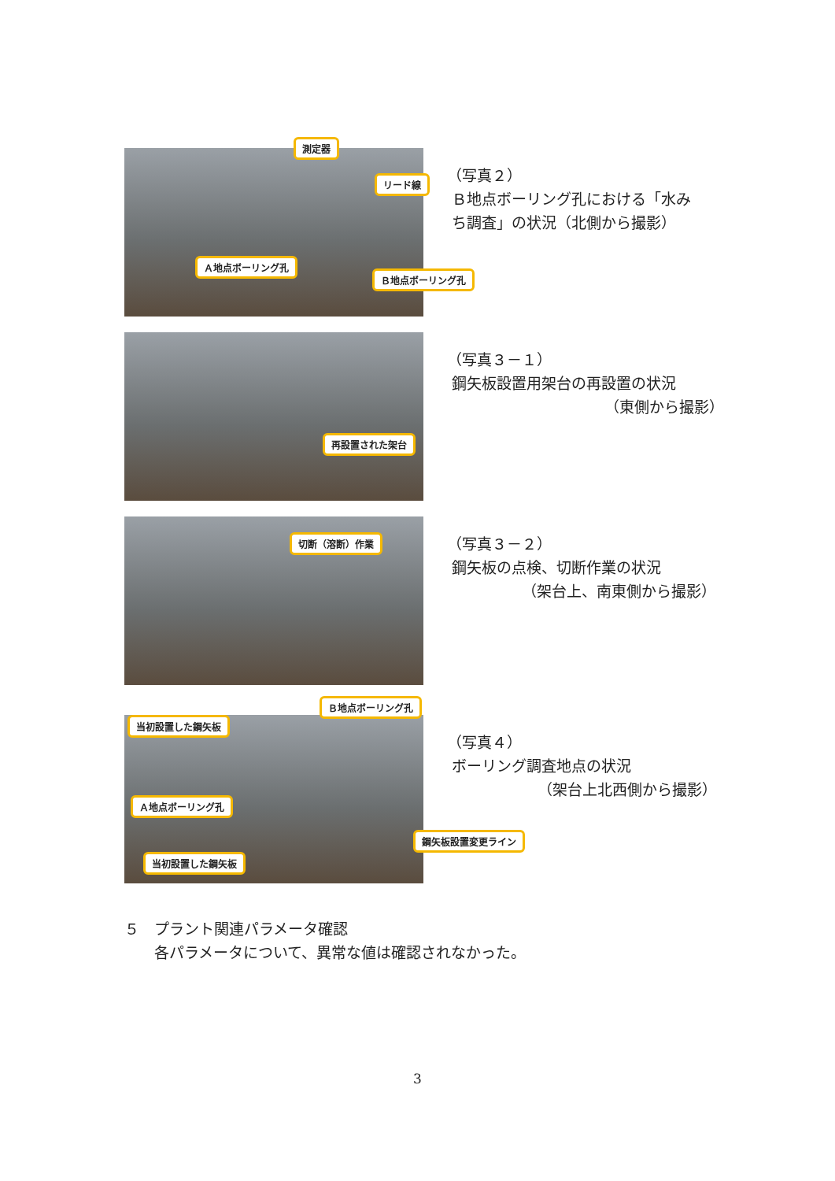測定器
リード線
Ａ地点ボーリング孔
Ｂ地点ボーリング孔
（写真２）
Ｂ地点ボーリング孔における「水み
ち調査」の状況（北側から撮影）
再設置された架台
（写真３－１）
鋼矢板設置用架台の再設置の状況
（東側から撮影）
切断（溶断）作業
（写真３－２）
鋼矢板の点検、切断作業の状況
（架台上、南東側から撮影）
Ｂ地点ボーリング孔
当初設置した鋼矢板
Ａ地点ボーリング孔
鋼矢板設置変更ライン
当初設置した鋼矢板
（写真４）
ボーリング調査地点の状況
（架台上北西側から撮影）
５　プラント関連パラメータ確認
　　各パラメータについて、異常な値は確認されなかった。
3